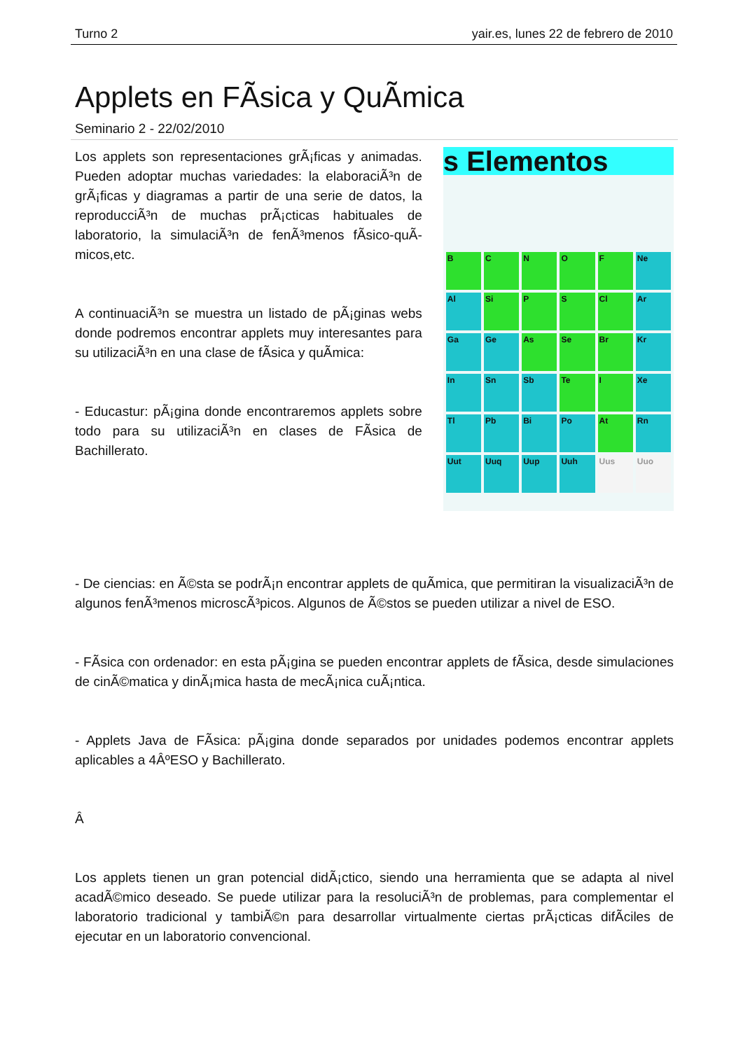Turno 2 yair.es, lunes 22 de febrero de 2010
Applets en FÃ­sica y QuÃ­mica
Seminario 2 - 22/02/2010
Los applets son representaciones grÃ¡ficas y animadas. Pueden adoptar muchas variedades: la elaboraciÃ³n de grÃ¡ficas y diagramas a partir de una serie de datos, la reproducciÃ³n de muchas prÃ¡cticas habituales de laboratorio, la simulaciÃ³n de fenÃ³menos fÃ­sico-quÃ­micos,etc.
A continuaciÃ³n se muestra un listado de pÃ¡ginas webs donde podremos encontrar applets muy interesantes para su utilizaciÃ³n en una clase de fÃ­sica y quÃ­mica:
- Educastur: pÃ¡gina donde encontraremos applets sobre todo para su utilizaciÃ³n en clases de FÃ­sica de Bachillerato.
s Elementos
B
C
N
O
F
Ne
Al
Si
P
S
Cl
Ar
Ga
Ge
As
Se
Br
Kr
In
Sn
Sb
Te
I
Xe
Tl
Pb
Bi
Po
At
Rn
Uut
Uuq
Uup
Uuh
Uus
Uuo
- De ciencias: en Ã©sta se podrÃ¡n encontrar applets de quÃ­mica, que permitiran la visualizaciÃ³n de algunos fenÃ³menos microscÃ³picos. Algunos de Ã©stos se pueden utilizar a nivel de ESO.
- FÃ­sica con ordenador: en esta pÃ¡gina se pueden encontrar applets de fÃ­sica, desde simulaciones de cinÃ©matica y dinÃ¡mica hasta de mecÃ¡nica cuÃ¡ntica.
- Applets Java de FÃ­sica: pÃ¡gina donde separados por unidades podemos encontrar applets aplicables a 4ÂºESO y Bachillerato.
Â
Los applets tienen un gran potencial didÃ¡ctico, siendo una herramienta que se adapta al nivel acadÃ©mico deseado. Se puede utilizar para la resoluciÃ³n de problemas, para complementar el laboratorio tradicional y tambiÃ©n para desarrollar virtualmente ciertas prÃ¡cticas difÃ­ciles de ejecutar en un laboratorio convencional.